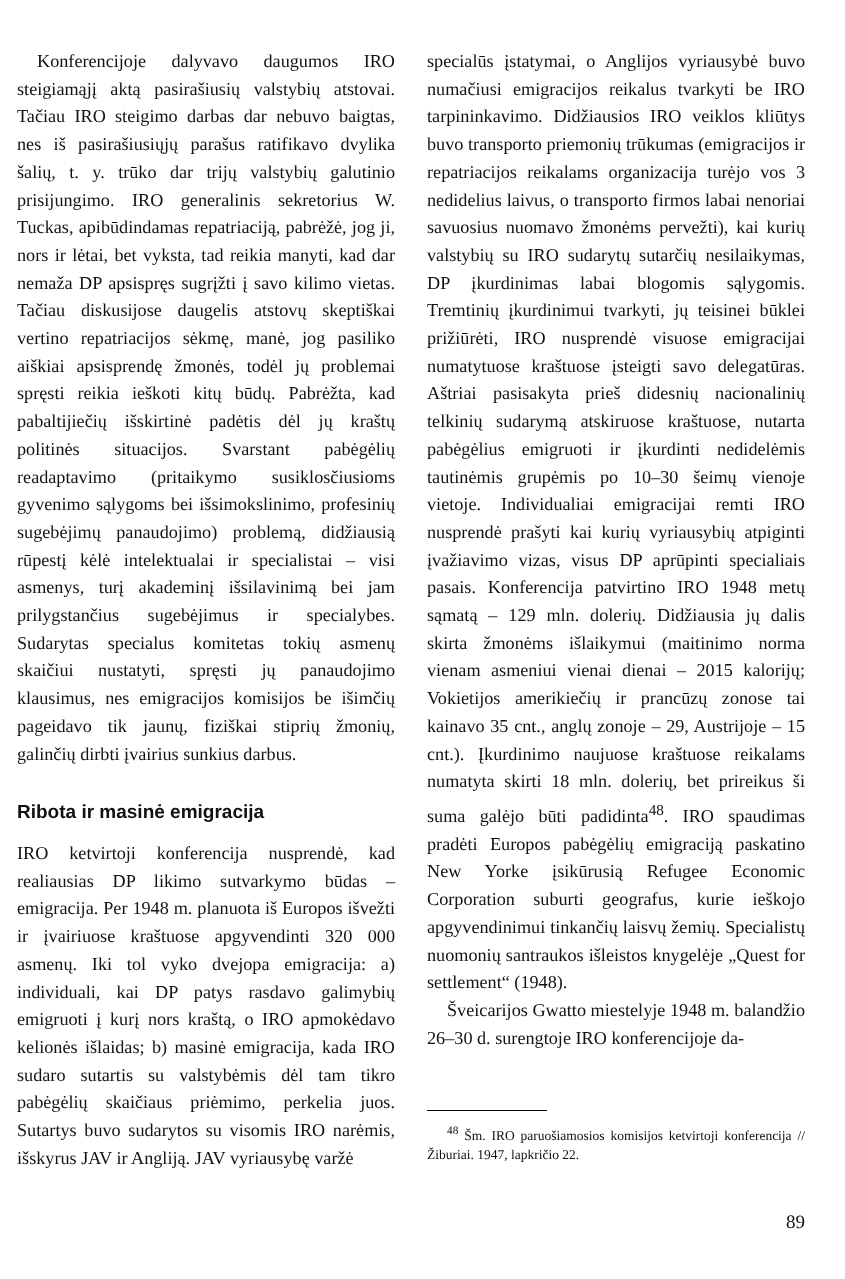Konferencijoje dalyvavo daugumos IRO steigiamąjį aktą pasirašiusių valstybių atstovai. Tačiau IRO steigimo darbas dar nebuvo baigtas, nes iš pasirašiusiųjų parašus ratifikavo dvylika šalių, t. y. trūko dar trijų valstybių galutinio prisijungimo. IRO generalinis sekretorius W. Tuckas, apibūdindamas repatriaciją, pabrėžė, jog ji, nors ir lėtai, bet vyksta, tad reikia manyti, kad dar nemaža DP apsispręs sugrįžti į savo kilimo vietas. Tačiau diskusijose daugelis atstovų skeptiškai vertino repatriacijos sėkmę, manė, jog pasiliko aiškiai apsisprendę žmonės, todėl jų problemai spręsti reikia ieškoti kitų būdų. Pabrėžta, kad pabaltijiečių išskirtinė padėtis dėl jų kraštų politinės situacijos. Svarstant pabėgėlių readaptavimo (pritaikymo susiklosčiusioms gyvenimo sąlygoms bei išsimokslinimo, profesinių sugebėjimų panaudojimo) problemą, didžiausią rūpestį kėlė intelektualai ir specialistai – visi asmenys, turį akademinį išsilavinimą bei jam prilygstančius sugebėjimus ir specialybes. Sudarytas specialus komitetas tokių asmenų skaičiui nustatyti, spręsti jų panaudojimo klausimus, nes emigracijos komisijos be išimčių pageidavo tik jaunų, fiziškai stiprių žmonių, galinčių dirbti įvairius sunkius darbus.
Ribota ir masinė emigracija
IRO ketvirtoji konferencija nusprendė, kad realiausias DP likimo sutvarkymo būdas – emigracija. Per 1948 m. planuota iš Europos išvežti ir įvairiuose kraštuose apgyvendinti 320 000 asmenų. Iki tol vyko dvejopa emigracija: a) individuali, kai DP patys rasdavo galimybių emigruoti į kurį nors kraštą, o IRO apmokėdavo kelionės išlaidas; b) masinė emigracija, kada IRO sudaro sutartis su valstybėmis dėl tam tikro pabėgėlių skaičiaus priėmimo, perkelia juos. Sutartys buvo sudarytos su visomis IRO narėmis, išskyrus JAV ir Angliją. JAV vyriausybę varžė
specialūs įstatymai, o Anglijos vyriausybė buvo numačiusi emigracijos reikalus tvarkyti be IRO tarpininkavimo. Didžiausios IRO veiklos kliūtys buvo transporto priemonių trūkumas (emigracijos ir repatriacijos reikalams organizacija turėjo vos 3 nedidelius laivus, o transporto firmos labai nenoriai savuosius nuomavo žmonėms pervežti), kai kurių valstybių su IRO sudarytų sutarčių nesilaikymas, DP įkurdinimas labai blogomis sąlygomis. Tremtinių įkurdinimui tvarkyti, jų teisinei būklei prižiūrėti, IRO nusprendė visuose emigracijai numatytuose kraštuose įsteigti savo delegatūras. Aštriai pasisakyta prieš didesnių nacionalinių telkinių sudarymą atskiruose kraštuose, nutarta pabėgėlius emigruoti ir įkurdinti nedidelėmis tautinėmis grupėmis po 10–30 šeimų vienoje vietoje. Individualiai emigracijai remti IRO nusprendė prašyti kai kurių vyriausybių atpiginti įvažiavimo vizas, visus DP aprūpinti specialiais pasais. Konferencija patvirtino IRO 1948 metų sąmatą – 129 mln. dolerių. Didžiausia jų dalis skirta žmonėms išlaikymui (maitinimo norma vienam asmeniui vienai dienai – 2015 kalorijų; Vokietijos amerikiečių ir prancūzų zonose tai kainavo 35 cnt., anglų zonoje – 29, Austrijoje – 15 cnt.). Įkurdinimo naujuose kraštuose reikalams numatyta skirti 18 mln. dolerių, bet prireikus ši suma galėjo būti padidinta<sup>48</sup>. IRO spaudimas pradėti Europos pabėgėlių emigraciją paskatino New Yorke įsikūrusią Refugee Economic Corporation suburti geografus, kurie ieškojo apgyvendinimui tinkančių laisvų žemių. Specialistų nuomonių santraukos išleistos knygelėje „Quest for settlement“ (1948).
Šveicarijos Gwatto miestelyje 1948 m. balandžio 26–30 d. surengtoje IRO konferencijoje da-
<sup>48</sup> Šm. IRO paruošiamosios komisijos ketvirtoji konferencija // Žiburiai. 1947, lapkričio 22.
89